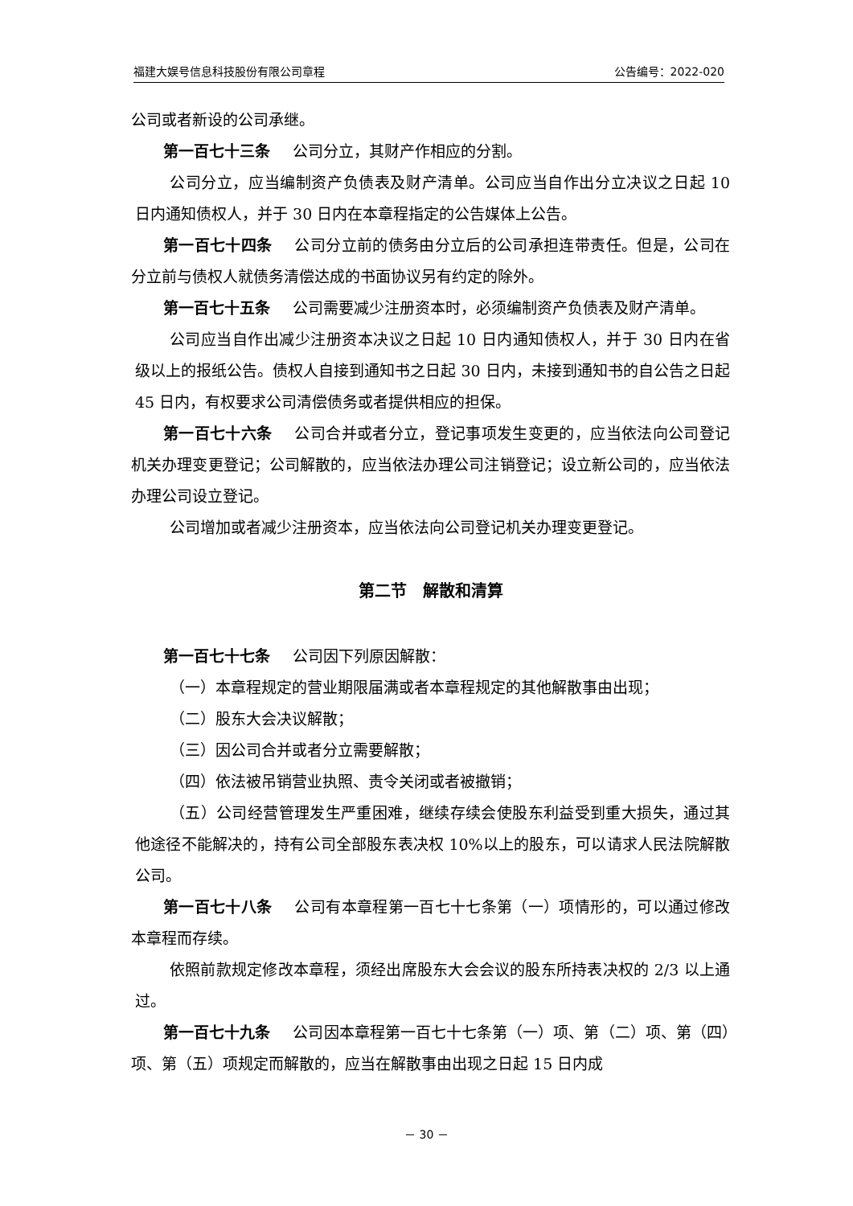福建大娱号信息科技股份有限公司章程 公告编号：2022-020
公司或者新设的公司承继。
第一百七十三条 公司分立，其财产作相应的分割。
公司分立，应当编制资产负债表及财产清单。公司应当自作出分立决议之日起 10 日内通知债权人，并于 30 日内在本章程指定的公告媒体上公告。
第一百七十四条 公司分立前的债务由分立后的公司承担连带责任。但是，公司在分立前与债权人就债务清偿达成的书面协议另有约定的除外。
第一百七十五条 公司需要减少注册资本时，必须编制资产负债表及财产清单。
公司应当自作出减少注册资本决议之日起 10 日内通知债权人，并于 30 日内在省级以上的报纸公告。债权人自接到通知书之日起 30 日内，未接到通知书的自公告之日起 45 日内，有权要求公司清偿债务或者提供相应的担保。
第一百七十六条 公司合并或者分立，登记事项发生变更的，应当依法向公司登记机关办理变更登记；公司解散的，应当依法办理公司注销登记；设立新公司的，应当依法办理公司设立登记。
公司增加或者减少注册资本，应当依法向公司登记机关办理变更登记。
第二节　解散和清算
第一百七十七条 公司因下列原因解散：
（一）本章程规定的营业期限届满或者本章程规定的其他解散事由出现；
（二）股东大会决议解散；
（三）因公司合并或者分立需要解散；
（四）依法被吊销营业执照、责令关闭或者被撤销；
（五）公司经营管理发生严重困难，继续存续会使股东利益受到重大损失，通过其他途径不能解决的，持有公司全部股东表决权 10%以上的股东，可以请求人民法院解散公司。
第一百七十八条 公司有本章程第一百七十七条第（一）项情形的，可以通过修改本章程而存续。
依照前款规定修改本章程，须经出席股东大会会议的股东所持表决权的 2/3 以上通过。
第一百七十九条 公司因本章程第一百七十七条第（一）项、第（二）项、第（四）项、第（五）项规定而解散的，应当在解散事由出现之日起 15 日内成
－ 30 －